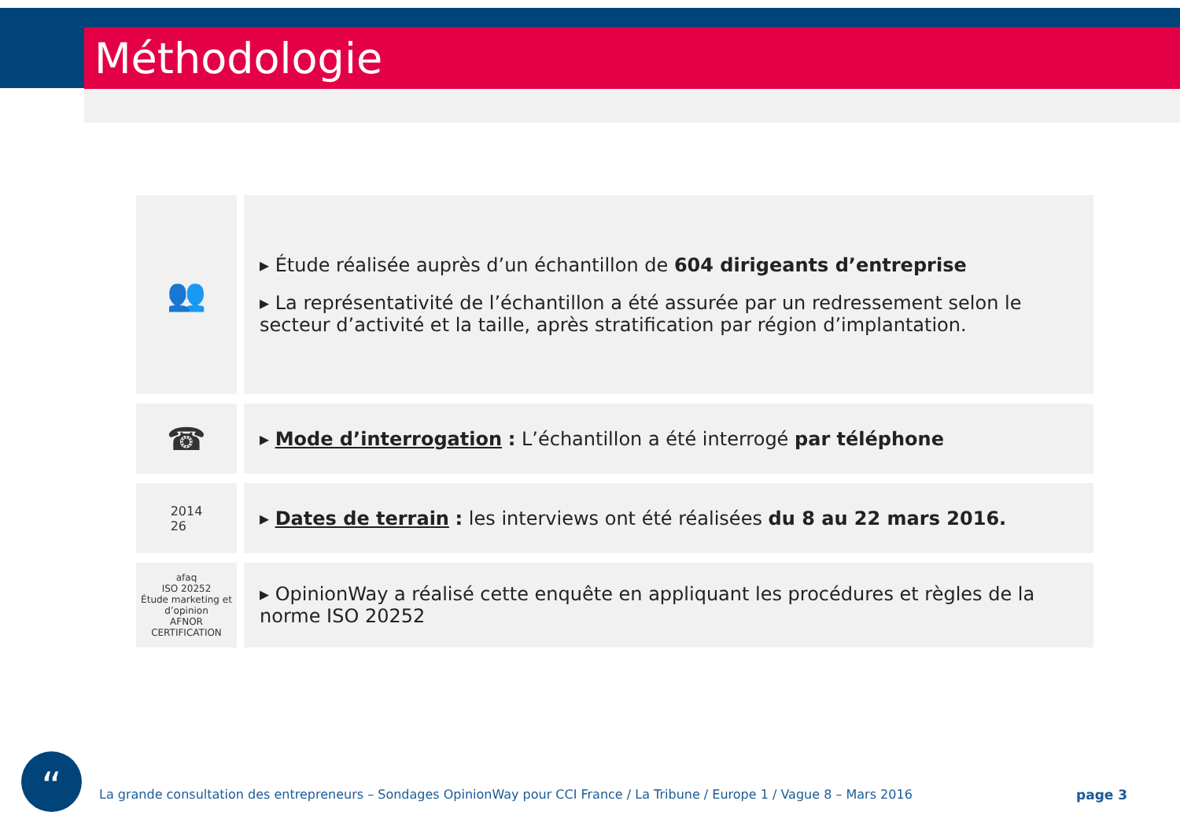Méthodologie
👥
▸ Étude réalisée auprès d’un échantillon de 604 dirigeants d’entreprise
▸ La représentativité de l’échantillon a été assurée par un redressement selon le secteur d’activité et la taille, après stratification par région d’implantation.
☎
▸ Mode d’interrogation : L’échantillon a été interrogé par téléphone
2014
26
▸ Dates de terrain : les interviews ont été réalisées du 8 au 22 mars 2016.
afaq
ISO 20252
Étude marketing et d’opinion
AFNOR CERTIFICATION
▸ OpinionWay a réalisé cette enquête en appliquant les procédures et règles de la norme ISO 20252
“
La grande consultation des entrepreneurs – Sondages OpinionWay pour CCI France / La Tribune / Europe 1 / Vague 8 – Mars 2016
page 3